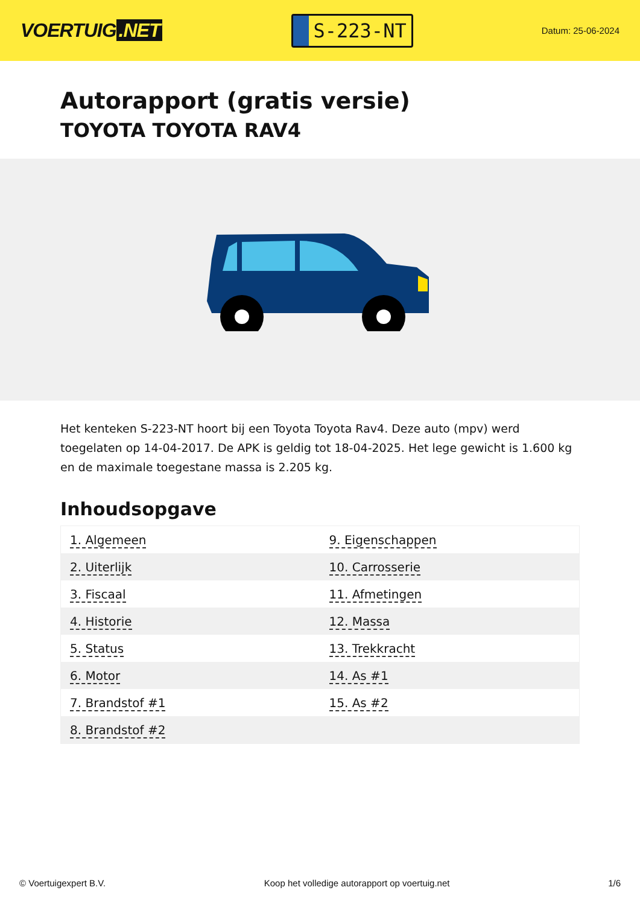VOERTUIG.NET
S-223-NT
Datum: 25-06-2024
Autorapport (gratis versie)
TOYOTA TOYOTA RAV4
Het kenteken S-223-NT hoort bij een Toyota Toyota Rav4. Deze auto (mpv) werd toegelaten op 14-04-2017. De APK is geldig tot 18-04-2025. Het lege gewicht is 1.600 kg en de maximale toegestane massa is 2.205 kg.
Inhoudsopgave
| 1. Algemeen | 9. Eigenschappen |
| 2. Uiterlijk | 10. Carrosserie |
| 3. Fiscaal | 11. Afmetingen |
| 4. Historie | 12. Massa |
| 5. Status | 13. Trekkracht |
| 6. Motor | 14. As #1 |
| 7. Brandstof #1 | 15. As #2 |
| 8. Brandstof #2 | |
© Voertuigexpert B.V. Koop het volledige autorapport op voertuig.net 1/6